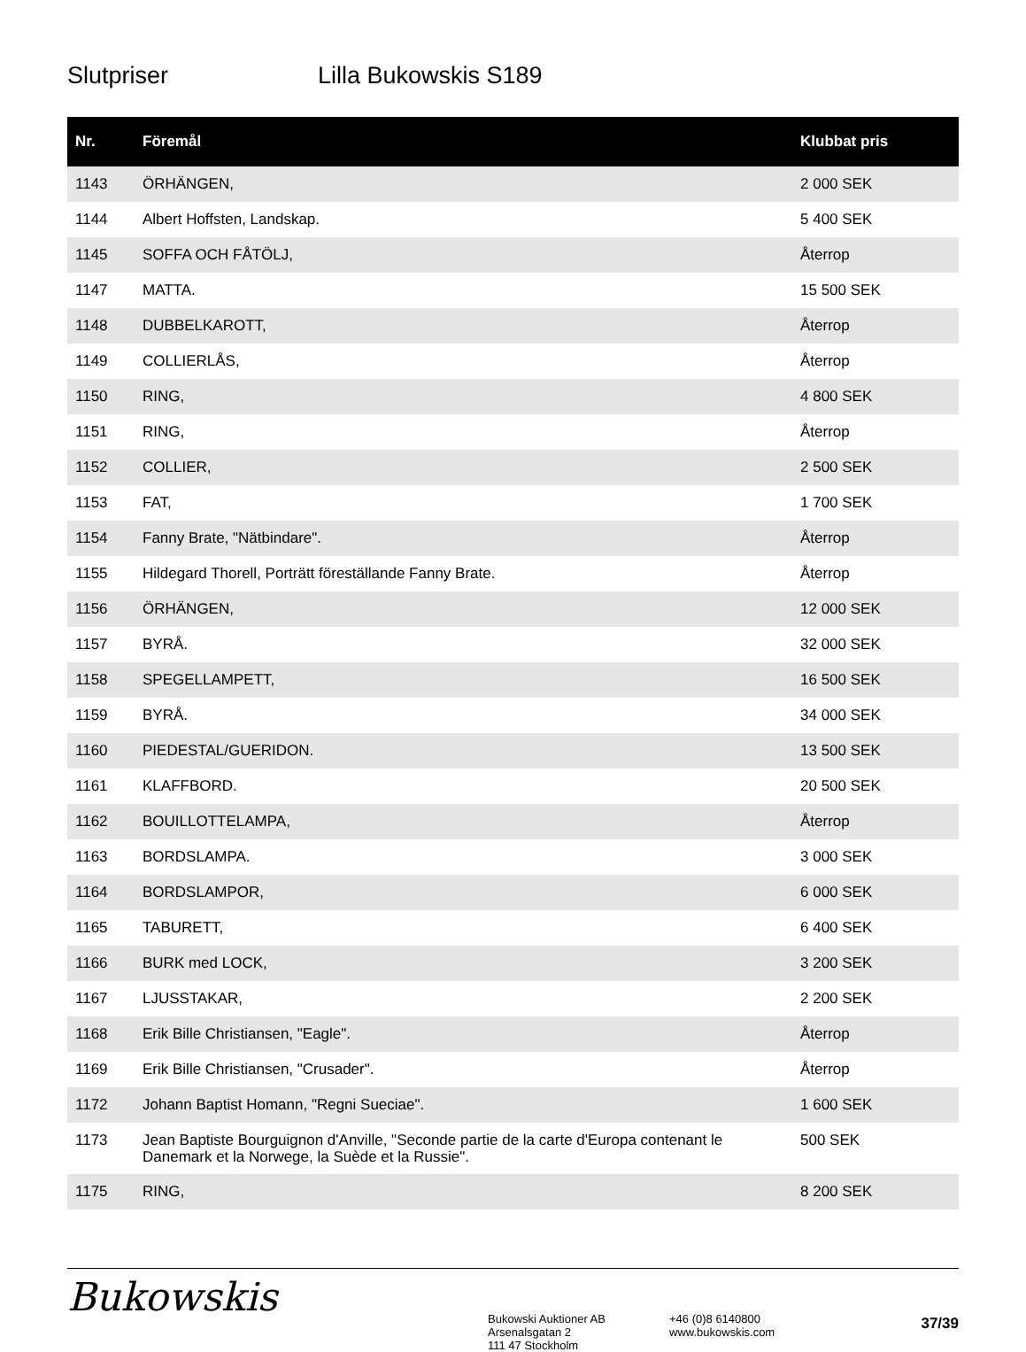Slutpriser Lilla Bukowskis S189
| Nr. | Föremål | Klubbat pris |
| --- | --- | --- |
| 1143 | ÖRHÄNGEN, | 2 000 SEK |
| 1144 | Albert Hoffsten, Landskap. | 5 400 SEK |
| 1145 | SOFFA OCH FÅTÖLJ, | Återrop |
| 1147 | MATTA. | 15 500 SEK |
| 1148 | DUBBELKAROTT, | Återrop |
| 1149 | COLLIERLÅS, | Återrop |
| 1150 | RING, | 4 800 SEK |
| 1151 | RING, | Återrop |
| 1152 | COLLIER, | 2 500 SEK |
| 1153 | FAT, | 1 700 SEK |
| 1154 | Fanny Brate, "Nätbindare". | Återrop |
| 1155 | Hildegard Thorell, Porträtt föreställande Fanny Brate. | Återrop |
| 1156 | ÖRHÄNGEN, | 12 000 SEK |
| 1157 | BYRÅ. | 32 000 SEK |
| 1158 | SPEGELLAMPETT, | 16 500 SEK |
| 1159 | BYRÅ. | 34 000 SEK |
| 1160 | PIEDESTAL/GUERIDON. | 13 500 SEK |
| 1161 | KLAFFBORD. | 20 500 SEK |
| 1162 | BOUILLOTTELAMPA, | Återrop |
| 1163 | BORDSLAMPA. | 3 000 SEK |
| 1164 | BORDSLAMPOR, | 6 000 SEK |
| 1165 | TABURETT, | 6 400 SEK |
| 1166 | BURK med LOCK, | 3 200 SEK |
| 1167 | LJUSSTAKAR, | 2 200 SEK |
| 1168 | Erik Bille Christiansen, "Eagle". | Återrop |
| 1169 | Erik Bille Christiansen, "Crusader". | Återrop |
| 1172 | Johann Baptist Homann, "Regni Sueciae". | 1 600 SEK |
| 1173 | Jean Baptiste Bourguignon d'Anville, "Seconde partie de la carte d'Europa contenant le Danemark et la Norwege, la Suède et la Russie". | 500 SEK |
| 1175 | RING, | 8 200 SEK |
Bukowskis
Bukowski Auktioner AB
Arsenalsgatan 2
111 47 Stockholm
+46 (0)8 6140800
www.bukowskis.com
37/39